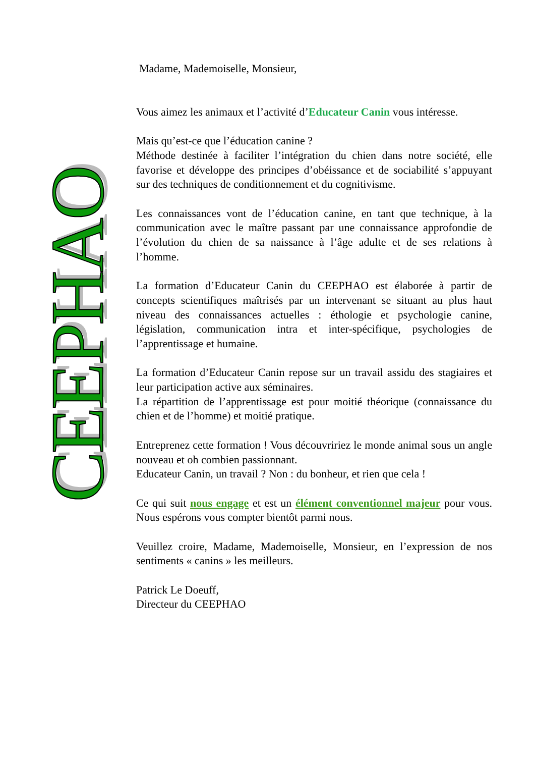CEEPHAO
Madame, Mademoiselle, Monsieur,
Vous aimez les animaux et l’activité d’Educateur Canin vous intéresse.
Mais qu’est-ce que l’éducation canine ?
Méthode destinée à faciliter l’intégration du chien dans notre société, elle favorise et développe des principes d’obéissance et de sociabilité s’appuyant sur des techniques de conditionnement et du cognitivisme.
Les connaissances vont de l’éducation canine, en tant que technique, à la communication avec le maître passant par une connaissance approfondie de l’évolution du chien de sa naissance à l’âge adulte et de ses relations à l’homme.
La formation d’Educateur Canin du CEEPHAO est élaborée à partir de concepts scientifiques maîtrisés par un intervenant se situant au plus haut niveau des connaissances actuelles : éthologie et psychologie canine, législation, communication intra et inter-spécifique, psychologies de l’apprentissage et humaine.
La formation d’Educateur Canin repose sur un travail assidu des stagiaires et leur participation active aux séminaires.
La répartition de l’apprentissage est pour moitié théorique (connaissance du chien et de l’homme) et moitié pratique.
Entreprenez cette formation ! Vous découvririez le monde animal sous un angle nouveau et oh combien passionnant.
Educateur Canin, un travail ? Non : du bonheur, et rien que cela !
Ce qui suit nous engage et est un élément conventionnel majeur pour vous. Nous espérons vous compter bientôt parmi nous.
Veuillez croire, Madame, Mademoiselle, Monsieur, en l’expression de nos sentiments « canins » les meilleurs.
Patrick Le Doeuff,
Directeur du CEEPHAO